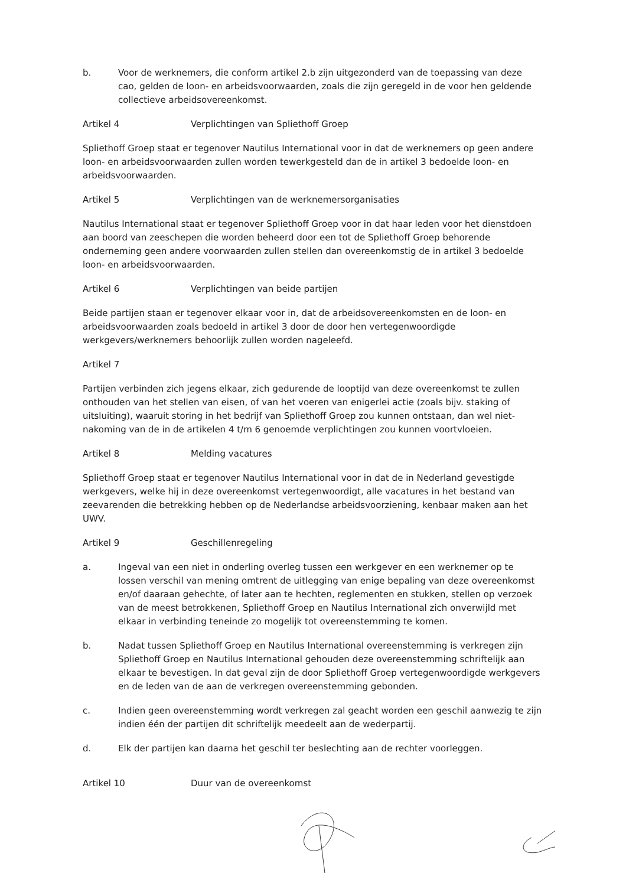b. Voor de werknemers, die conform artikel 2.b zijn uitgezonderd van de toepassing van deze cao, gelden de loon- en arbeidsvoorwaarden, zoals die zijn geregeld in de voor hen geldende collectieve arbeidsovereenkomst.
Artikel 4 Verplichtingen van Spliethoff Groep
Spliethoff Groep staat er tegenover Nautilus International voor in dat de werknemers op geen andere loon- en arbeidsvoorwaarden zullen worden tewerkgesteld dan de in artikel 3 bedoelde loon- en arbeidsvoorwaarden.
Artikel 5 Verplichtingen van de werknemersorganisaties
Nautilus International staat er tegenover Spliethoff Groep voor in dat haar leden voor het dienstdoen aan boord van zeeschepen die worden beheerd door een tot de Spliethoff Groep behorende onderneming geen andere voorwaarden zullen stellen dan overeenkomstig de in artikel 3 bedoelde loon- en arbeidsvoorwaarden.
Artikel 6 Verplichtingen van beide partijen
Beide partijen staan er tegenover elkaar voor in, dat de arbeidsovereenkomsten en de loon- en arbeidsvoorwaarden zoals bedoeld in artikel 3 door de door hen vertegenwoordigde werkgevers/werknemers behoorlijk zullen worden nageleefd.
Artikel 7
Partijen verbinden zich jegens elkaar, zich gedurende de looptijd van deze overeenkomst te zullen onthouden van het stellen van eisen, of van het voeren van enigerlei actie (zoals bijv. staking of uitsluiting), waaruit storing in het bedrijf van Spliethoff Groep zou kunnen ontstaan, dan wel niet-nakoming van de in de artikelen 4 t/m 6 genoemde verplichtingen zou kunnen voortvloeien.
Artikel 8 Melding vacatures
Spliethoff Groep staat er tegenover Nautilus International voor in dat de in Nederland gevestigde werkgevers, welke hij in deze overeenkomst vertegenwoordigt, alle vacatures in het bestand van zeevarenden die betrekking hebben op de Nederlandse arbeidsvoorziening, kenbaar maken aan het UWV.
Artikel 9 Geschillenregeling
a. Ingeval van een niet in onderling overleg tussen een werkgever en een werknemer op te lossen verschil van mening omtrent de uitlegging van enige bepaling van deze overeenkomst en/of daaraan gehechte, of later aan te hechten, reglementen en stukken, stellen op verzoek van de meest betrokkenen, Spliethoff Groep en Nautilus International zich onverwijld met elkaar in verbinding teneinde zo mogelijk tot overeenstemming te komen.
b. Nadat tussen Spliethoff Groep en Nautilus International overeenstemming is verkregen zijn Spliethoff Groep en Nautilus International gehouden deze overeenstemming schriftelijk aan elkaar te bevestigen. In dat geval zijn de door Spliethoff Groep vertegenwoordigde werkgevers en de leden van de aan de verkregen overeenstemming gebonden.
c. Indien geen overeenstemming wordt verkregen zal geacht worden een geschil aanwezig te zijn indien één der partijen dit schriftelijk meedeelt aan de wederpartij.
d. Elk der partijen kan daarna het geschil ter beslechting aan de rechter voorleggen.
Artikel 10 Duur van de overeenkomst